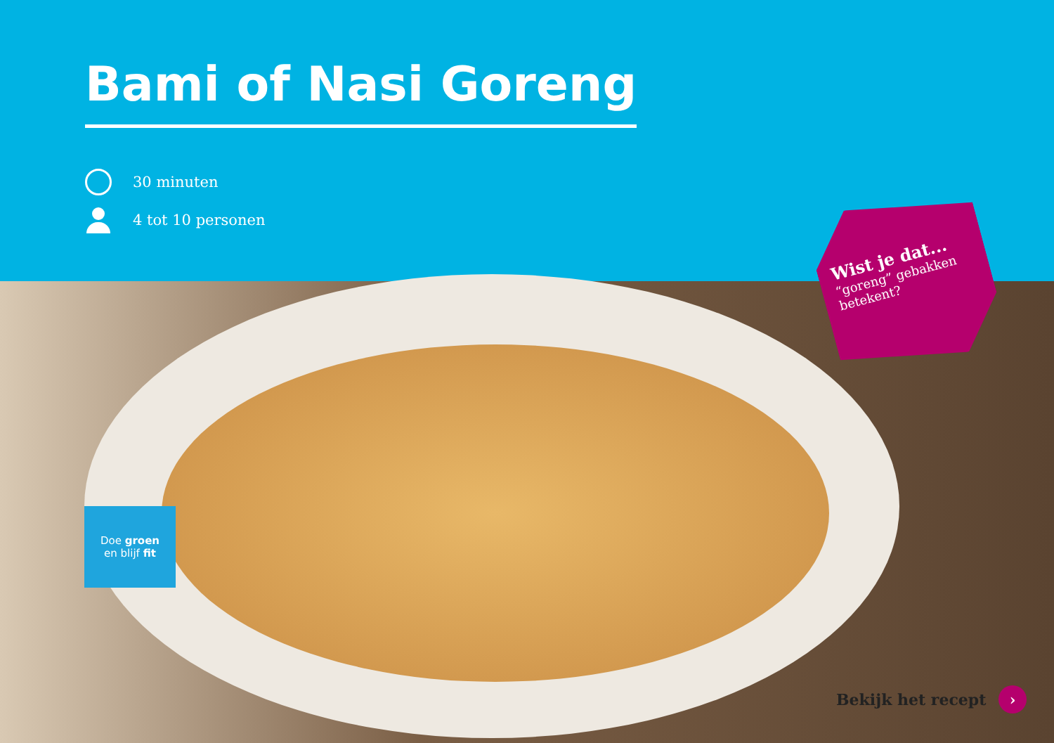Bami of Nasi Goreng
30 minuten
4 tot 10 personen
Wist je dat...
“goreng” gebakken betekent?
Doe groen
en blijf fit
Bekijk het recept ›